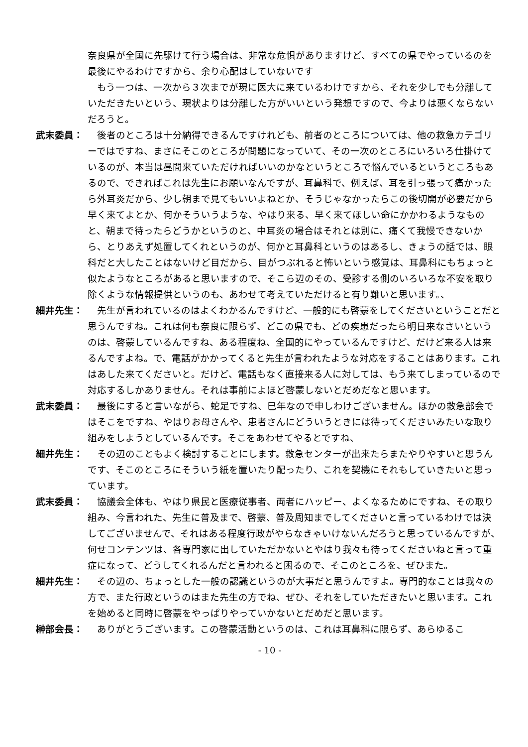奈良県が全国に先駆けて行う場合は、非常な危惧がありますけど、すべての県でやっているのを最後にやるわけですから、余り心配はしていないです
　もう一つは、一次から３次までが現に医大に来ているわけですから、それを少しでも分離していただきたいという、現状よりは分離した方がいいという発想ですので、今よりは悪くならないだろうと。
武末委員： 　後者のところは十分納得できるんですけれども、前者のところについては、他の救急カテゴリーではですね、まさにそこのところが問題になっていて、その一次のところにいろいろ仕掛けているのが、本当は昼間来ていただければいいのかなというところで悩んでいるというところもあるので、できればこれは先生にお願いなんですが、耳鼻科で、例えば、耳を引っ張って痛かったら外耳炎だから、少し朝まで見てもいいよねとか、そうじゃなかったらこの後切開が必要だから早く来てよとか、何かそういうような、やはり来る、早く来てほしい命にかかわるようなものと、朝まで待ったらどうかというのと、中耳炎の場合はそれとは別に、痛くて我慢できないから、とりあえず処置してくれというのが、何かと耳鼻科というのはあるし、きょうの話では、眼科だと大したことはないけど目だから、目がつぶれると怖いという感覚は、耳鼻科にもちょっと似たようなところがあると思いますので、そこら辺のその、受診する側のいろいろな不安を取り除くような情報提供というのも、あわせて考えていただけると有り難いと思います。、
細井先生： 　先生が言われているのはよくわかるんですけど、一般的にも啓蒙をしてくださいということだと思うんですね。これは何も奈良に限らず、どこの県でも、どの疾患だったら明日来なさいというのは、啓蒙しているんですね、ある程度ね、全国的にやっているんですけど、だけど来る人は来るんですよね。で、電話がかかってくると先生が言われたような対応をすることはあります。これはあした来てくださいと。だけど、電話もなく直接来る人に対しては、もう来てしまっているので対応するしかありません。それは事前によほど啓蒙しないとだめだなと思います。
武末委員： 　最後にすると言いながら、蛇足ですね、巳年なので申しわけございません。ほかの救急部会ではそこをですね、やはりお母さんや、患者さんにどういうときには待ってくださいみたいな取り組みをしようとしているんです。そこをあわせてやるとですね、
細井先生： 　その辺のこともよく検討することにします。救急センターが出来たらまたやりやすいと思うんです、そこのところにそういう紙を置いたり配ったり、これを契機にそれもしていきたいと思っています。
武末委員： 　協議会全体も、やはり県民と医療従事者、両者にハッピー、よくなるためにですね、その取り組み、今言われた、先生に普及まで、啓蒙、普及周知までしてくださいと言っているわけでは決してございませんで、それはある程度行政がやらなきゃいけないんだろうと思っているんですが、何せコンテンツは、各専門家に出していただかないとやはり我々も待ってくださいねと言って重症になって、どうしてくれるんだと言われると困るので、そこのところを、ぜひまた。
細井先生： 　その辺の、ちょっとした一般の認識というのが大事だと思うんですよ。専門的なことは我々の方で、また行政というのはまた先生の方でね、ぜひ、それをしていただきたいと思います。これを始めると同時に啓蒙をやっぱりやっていかないとだめだと思います。
榊部会長： 　ありがとうございます。この啓蒙活動というのは、これは耳鼻科に限らず、あらゆるこ
- 10 -